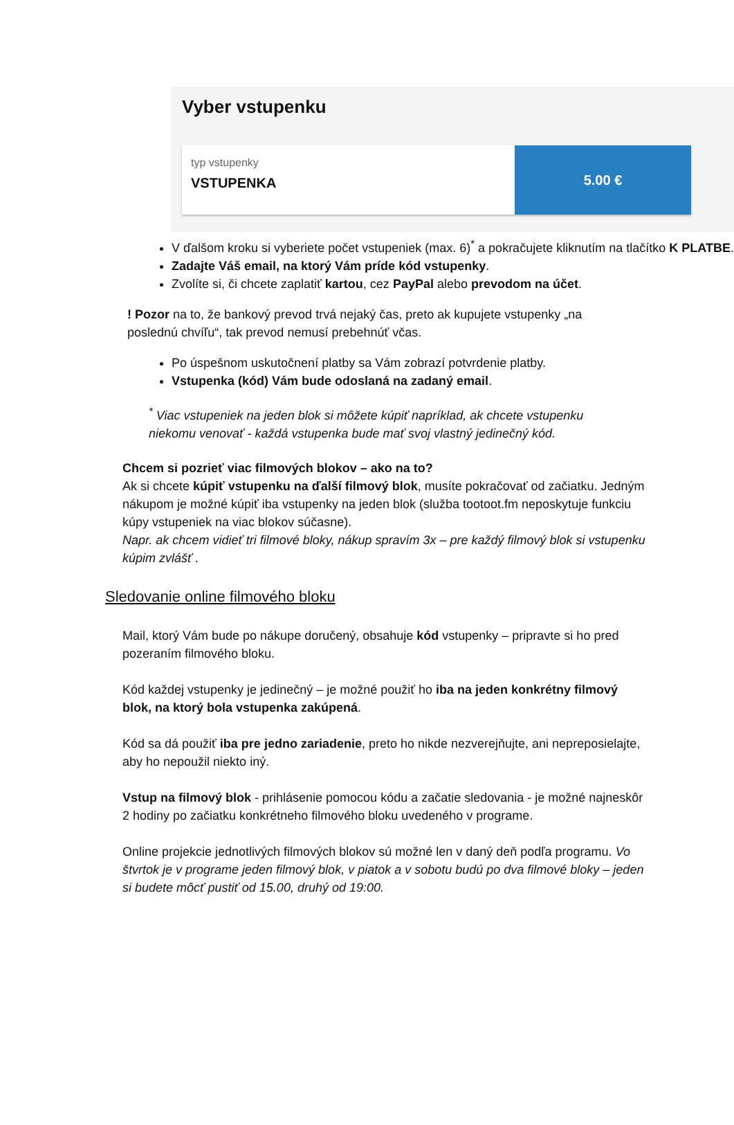Vyber vstupenku
typ vstupenky
VSTUPENKA
5.00 €
V ďalšom kroku si vyberiete počet vstupeniek (max. 6)<sup>*</sup> a pokračujete kliknutím na tlačítko K PLATBE.
Zadajte Váš email, na ktorý Vám príde kód vstupenky.
Zvolíte si, či chcete zaplatiť kartou, cez PayPal alebo prevodom na účet.
! Pozor na to, že bankový prevod trvá nejaký čas, preto ak kupujete vstupenky „na poslednú chvíľu“, tak prevod nemusí prebehnúť včas.
Po úspešnom uskutočnení platby sa Vám zobrazí potvrdenie platby.
Vstupenka (kód) Vám bude odoslaná na zadaný email.
<sup>*</sup> Viac vstupeniek na jeden blok si môžete kúpiť napríklad, ak chcete vstupenku niekomu venovať - každá vstupenka bude mať svoj vlastný jedinečný kód.
Chcem si pozrieť viac filmových blokov – ako na to?
Ak si chcete kúpiť vstupenku na ďalší filmový blok, musíte pokračovať od začiatku. Jedným nákupom je možné kúpiť iba vstupenky na jeden blok (služba tootoot.fm neposkytuje funkciu kúpy vstupeniek na viac blokov súčasne).
Napr. ak chcem vidieť tri filmové bloky, nákup spravím 3x – pre každý filmový blok si vstupenku kúpim zvlášť .
Sledovanie online filmového bloku
Mail, ktorý Vám bude po nákupe doručený, obsahuje kód vstupenky – pripravte si ho pred pozeraním filmového bloku.
Kód každej vstupenky je jedinečný – je možné použiť ho iba na jeden konkrétny filmový blok, na ktorý bola vstupenka zakúpená.
Kód sa dá použiť iba pre jedno zariadenie, preto ho nikde nezverejňujte, ani nepreposielajte, aby ho nepoužil niekto iný.
Vstup na filmový blok - prihlásenie pomocou kódu a začatie sledovania - je možné najneskôr 2 hodiny po začiatku konkrétneho filmového bloku uvedeného v programe.
Online projekcie jednotlivých filmových blokov sú možné len v daný deň podľa programu. Vo štvrtok je v programe jeden filmový blok, v piatok a v sobotu budú po dva filmové bloky – jeden si budete môcť pustiť od 15.00, druhý od 19:00.